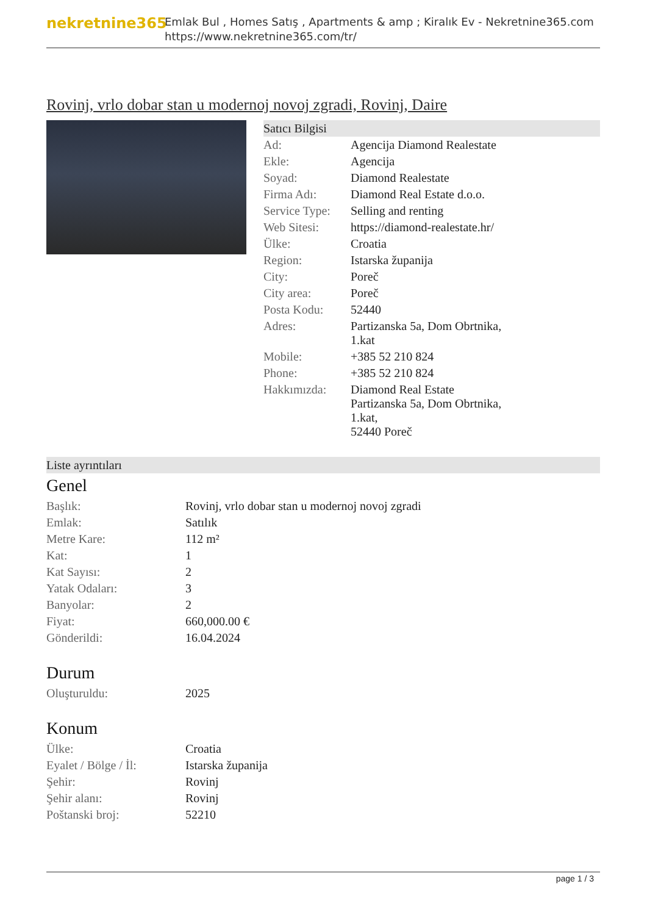nekretnine365
Emlak Bul , Homes Satış , Apartments & amp ; Kiralık Ev - Nekretnine365.com
https://www.nekretnine365.com/tr/
Rovinj, vrlo dobar stan u modernoj novoj zgradi, Rovinj, Daire
Satıcı Bilgisi
| Ad: | Agencija Diamond Realestate |
| Ekle: | Agencija |
| Soyad: | Diamond Realestate |
| Firma Adı: | Diamond Real Estate d.o.o. |
| Service Type: | Selling and renting |
| Web Sitesi: | https://diamond-realestate.hr/ |
| Ülke: | Croatia |
| Region: | Istarska županija |
| City: | Poreč |
| City area: | Poreč |
| Posta Kodu: | 52440 |
| Adres: | Partizanska 5a, Dom Obrtnika, 1.kat |
| Mobile: | +385 52 210 824 |
| Phone: | +385 52 210 824 |
| Hakkımızda: | Diamond Real Estate Partizanska 5a, Dom Obrtnika, 1.kat, 52440 Poreč |
Liste ayrıntıları
Genel
| Başlık: | Rovinj, vrlo dobar stan u modernoj novoj zgradi |
| Emlak: | Satılık |
| Metre Kare: | 112 m² |
| Kat: | 1 |
| Kat Sayısı: | 2 |
| Yatak Odaları: | 3 |
| Banyolar: | 2 |
| Fiyat: | 660,000.00 € |
| Gönderildi: | 16.04.2024 |
Durum
| Oluşturuldu: | 2025 |
Konum
| Ülke: | Croatia |
| Eyalet / Bölge / İl: | Istarska županija |
| Şehir: | Rovinj |
| Şehir alanı: | Rovinj |
| Poštanski broj: | 52210 |
page 1 / 3